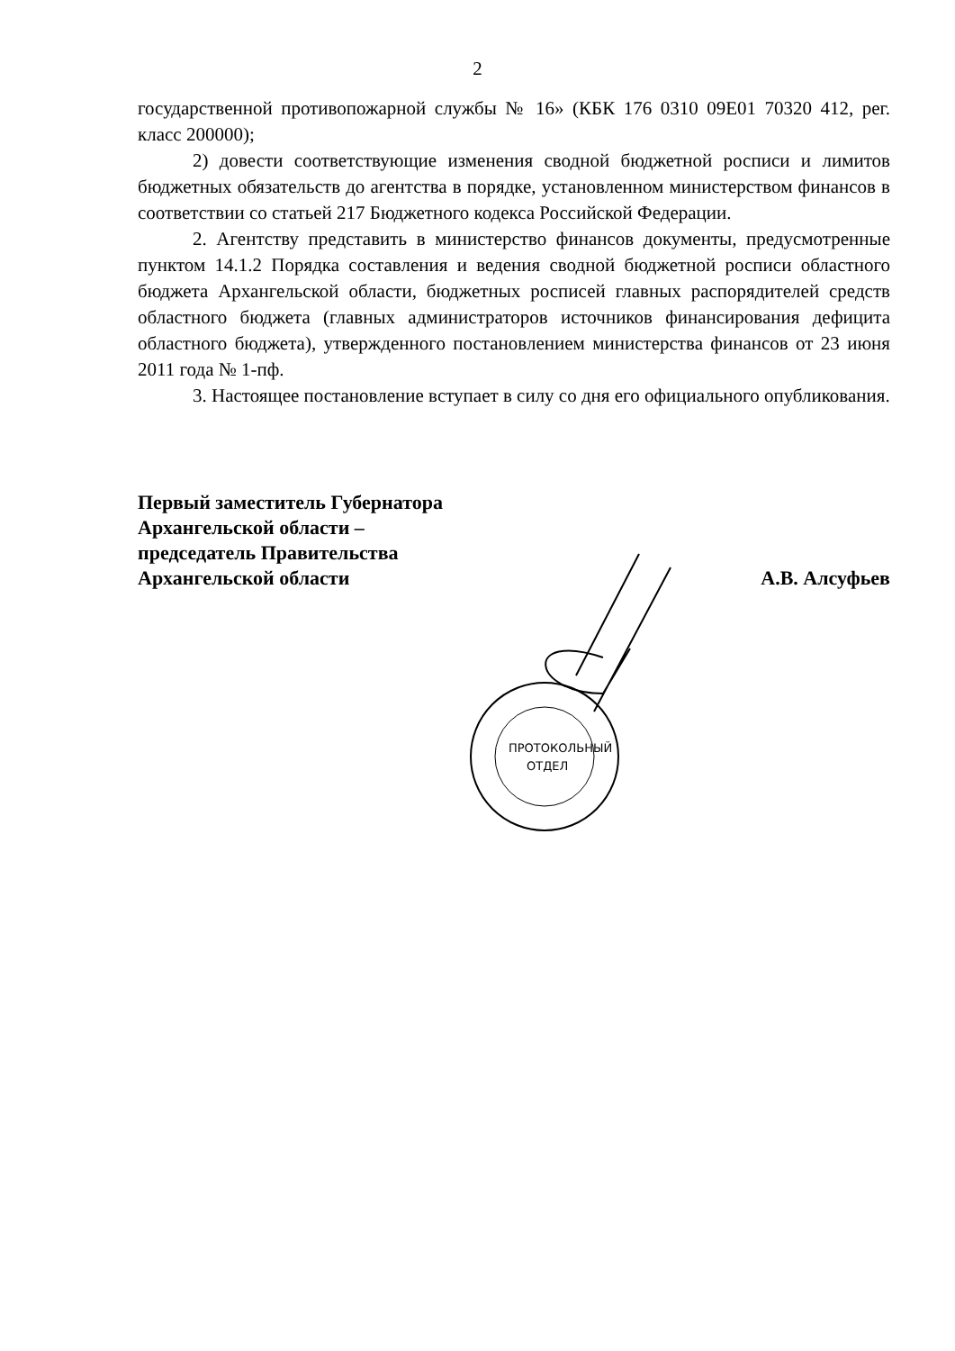2
государственной противопожарной службы № 16» (КБК 176 0310 09Е01 70320 412, рег. класс 200000);
2) довести соответствующие изменения сводной бюджетной росписи и лимитов бюджетных обязательств до агентства в порядке, установленном министерством финансов в соответствии со статьей 217 Бюджетного кодекса Российской Федерации.
2. Агентству представить в министерство финансов документы, предусмотренные пунктом 14.1.2 Порядка составления и ведения сводной бюджетной росписи областного бюджета Архангельской области, бюджетных росписей главных распорядителей средств областного бюджета (главных администраторов источников финансирования дефицита областного бюджета), утвержденного постановлением министерства финансов от 23 июня 2011 года № 1-пф.
3. Настоящее постановление вступает в силу со дня его официального опубликования.
Первый заместитель Губернатора
Архангельской области –
председатель Правительства
Архангельской области
А.В. Алсуфьев
ПРОТОКОЛЬНЫЙ
ОТДЕЛ